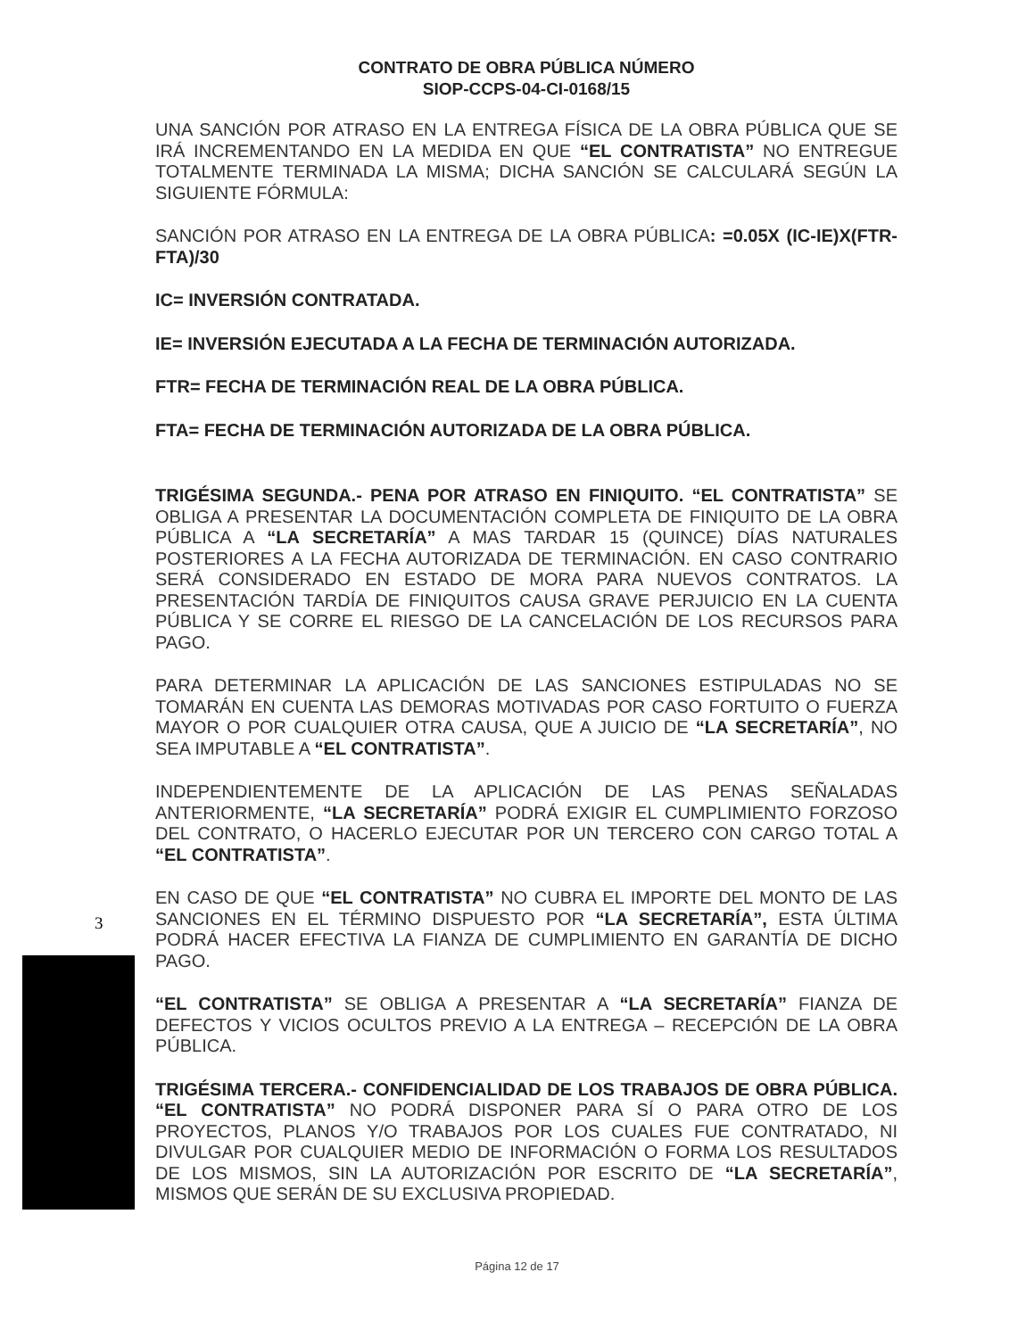CONTRATO DE OBRA PÚBLICA NÚMERO
SIOP-CCPS-04-CI-0168/15
UNA SANCIÓN POR ATRASO EN LA ENTREGA FÍSICA DE LA OBRA PÚBLICA QUE SE IRÁ INCREMENTANDO EN LA MEDIDA EN QUE “EL CONTRATISTA” NO ENTREGUE TOTALMENTE TERMINADA LA MISMA; DICHA SANCIÓN SE CALCULARÁ SEGÚN LA SIGUIENTE FÓRMULA:
SANCIÓN POR ATRASO EN LA ENTREGA DE LA OBRA PÚBLICA: =0.05X (IC-IE)X(FTR-FTA)/30
IC= INVERSIÓN CONTRATADA.
IE= INVERSIÓN EJECUTADA A LA FECHA DE TERMINACIÓN AUTORIZADA.
FTR= FECHA DE TERMINACIÓN REAL DE LA OBRA PÚBLICA.
FTA= FECHA DE TERMINACIÓN AUTORIZADA DE LA OBRA PÚBLICA.
TRIGÉSIMA SEGUNDA.- PENA POR ATRASO EN FINIQUITO. “EL CONTRATISTA” SE OBLIGA A PRESENTAR LA DOCUMENTACIÓN COMPLETA DE FINIQUITO DE LA OBRA PÚBLICA A “LA SECRETARÍA” A MAS TARDAR 15 (QUINCE) DÍAS NATURALES POSTERIORES A LA FECHA AUTORIZADA DE TERMINACIÓN. EN CASO CONTRARIO SERÁ CONSIDERADO EN ESTADO DE MORA PARA NUEVOS CONTRATOS. LA PRESENTACIÓN TARDÍA DE FINIQUITOS CAUSA GRAVE PERJUICIO EN LA CUENTA PÚBLICA Y SE CORRE EL RIESGO DE LA CANCELACIÓN DE LOS RECURSOS PARA PAGO.
PARA DETERMINAR LA APLICACIÓN DE LAS SANCIONES ESTIPULADAS NO SE TOMARÁN EN CUENTA LAS DEMORAS MOTIVADAS POR CASO FORTUITO O FUERZA MAYOR O POR CUALQUIER OTRA CAUSA, QUE A JUICIO DE “LA SECRETARÍA”, NO SEA IMPUTABLE A “EL CONTRATISTA”.
INDEPENDIENTEMENTE DE LA APLICACIÓN DE LAS PENAS SEÑALADAS ANTERIORMENTE, “LA SECRETARÍA” PODRÁ EXIGIR EL CUMPLIMIENTO FORZOSO DEL CONTRATO, O HACERLO EJECUTAR POR UN TERCERO CON CARGO TOTAL A “EL CONTRATISTA”.
EN CASO DE QUE “EL CONTRATISTA” NO CUBRA EL IMPORTE DEL MONTO DE LAS SANCIONES EN EL TÉRMINO DISPUESTO POR “LA SECRETARÍA”, ESTA ÚLTIMA PODRÁ HACER EFECTIVA LA FIANZA DE CUMPLIMIENTO EN GARANTÍA DE DICHO PAGO.
“EL CONTRATISTA” SE OBLIGA A PRESENTAR A “LA SECRETARÍA” FIANZA DE DEFECTOS Y VICIOS OCULTOS PREVIO A LA ENTREGA – RECEPCIÓN DE LA OBRA PÚBLICA.
TRIGÉSIMA TERCERA.- CONFIDENCIALIDAD DE LOS TRABAJOS DE OBRA PÚBLICA. “EL CONTRATISTA” NO PODRÁ DISPONER PARA SÍ O PARA OTRO DE LOS PROYECTOS, PLANOS Y/O TRABAJOS POR LOS CUALES FUE CONTRATADO, NI DIVULGAR POR CUALQUIER MEDIO DE INFORMACIÓN O FORMA LOS RESULTADOS DE LOS MISMOS, SIN LA AUTORIZACIÓN POR ESCRITO DE “LA SECRETARÍA”, MISMOS QUE SERÁN DE SU EXCLUSIVA PROPIEDAD.
3
Página 12 de 17